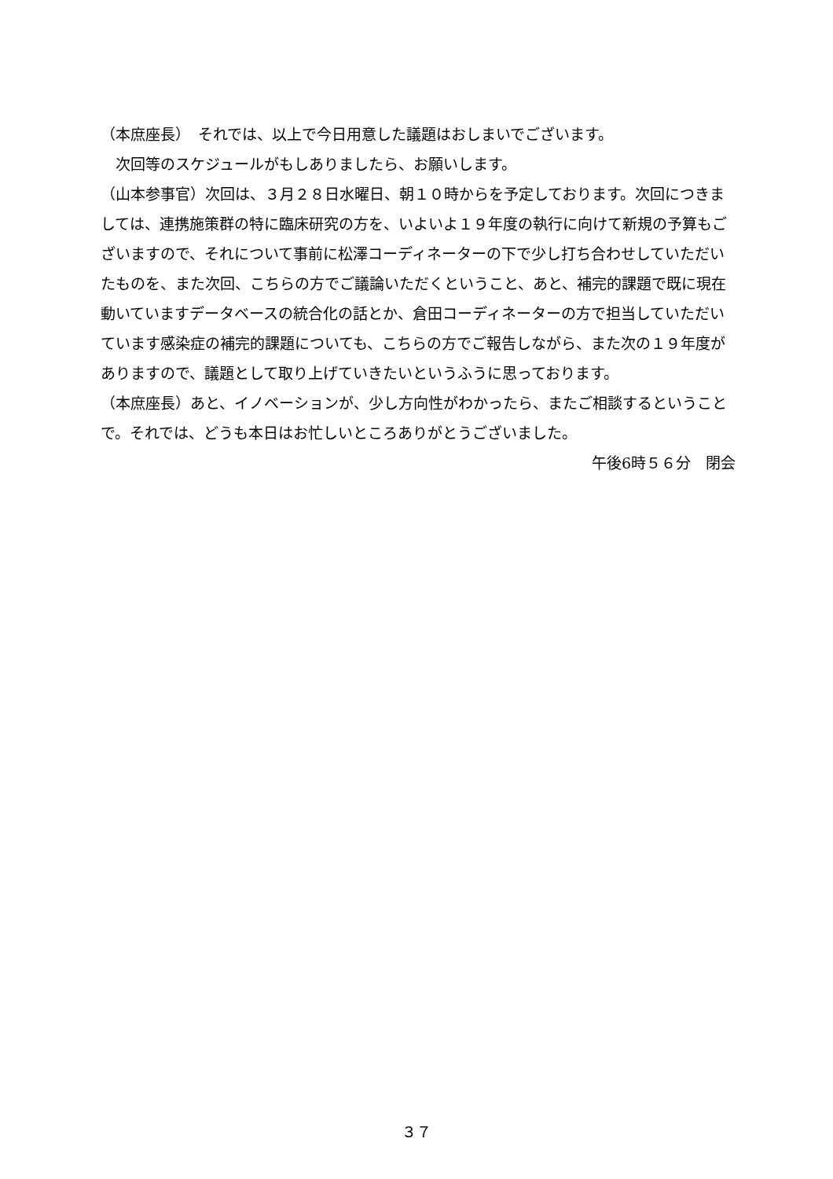（本庶座長）　それでは、以上で今日用意した議題はおしまいでございます。
　次回等のスケジュールがもしありましたら、お願いします。
（山本参事官）次回は、３月２８日水曜日、朝１０時からを予定しております。次回につきましては、連携施策群の特に臨床研究の方を、いよいよ１９年度の執行に向けて新規の予算もございますので、それについて事前に松澤コーディネーターの下で少し打ち合わせしていただいたものを、また次回、こちらの方でご議論いただくということ、あと、補完的課題で既に現在動いていますデータベースの統合化の話とか、倉田コーディネーターの方で担当していただいています感染症の補完的課題についても、こちらの方でご報告しながら、また次の１９年度がありますので、議題として取り上げていきたいというふうに思っております。
（本庶座長）あと、イノベーションが、少し方向性がわかったら、またご相談するということで。それでは、どうも本日はお忙しいところありがとうございました。
午後6時５６分　閉会
３７